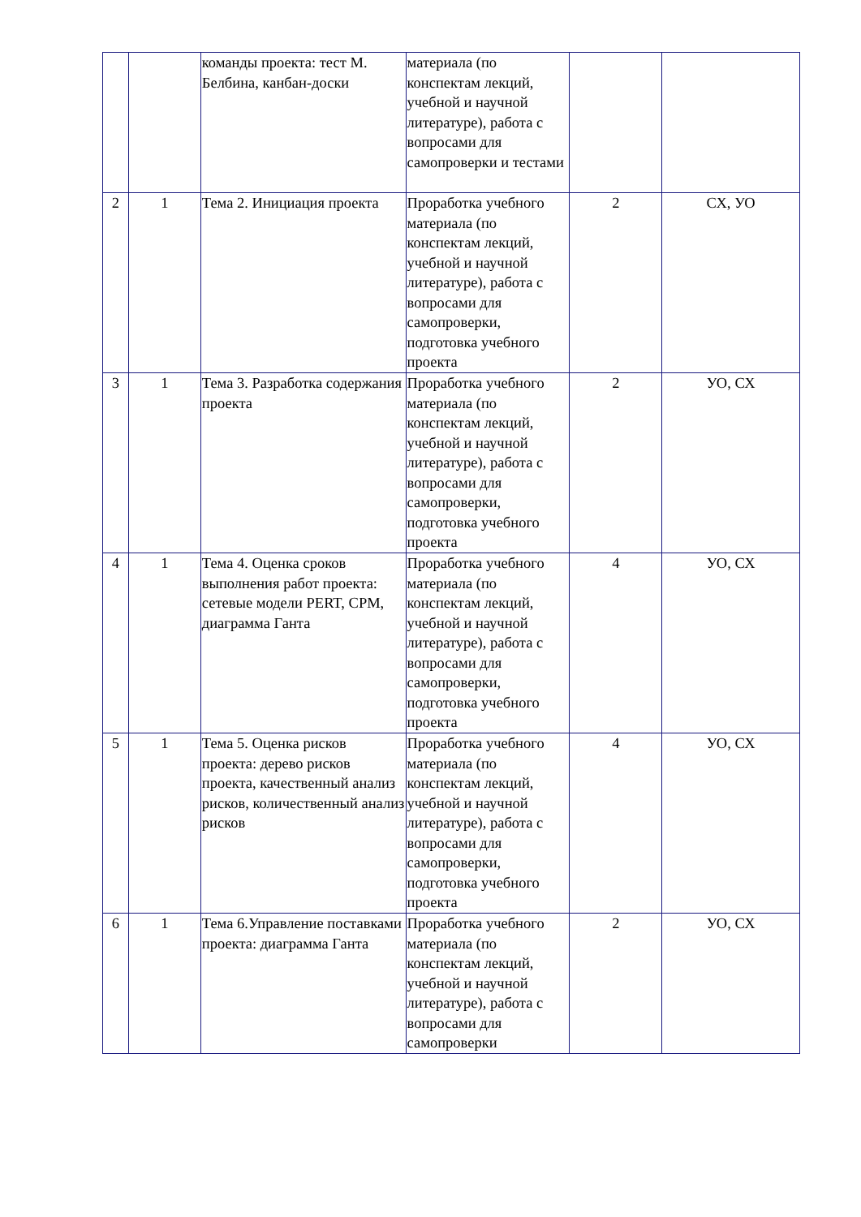| | | команды проекта: тест М. Белбина, канбан-доски | материала (по конспектам лекций, учебной и научной литературе), работа с вопросами для самопроверки и тестами | | |
| 2 | 1 | Тема 2. Инициация проекта | Проработка учебного материала (по конспектам лекций, учебной и научной литературе), работа с вопросами для самопроверки, подготовка учебного проекта | 2 | СХ, УО |
| 3 | 1 | Тема 3. Разработка содержания проекта | Проработка учебного материала (по конспектам лекций, учебной и научной литературе), работа с вопросами для самопроверки, подготовка учебного проекта | 2 | УО, СХ |
| 4 | 1 | Тема 4. Оценка сроков выполнения работ проекта: сетевые модели PERT, CPM, диаграмма Ганта | Проработка учебного материала (по конспектам лекций, учебной и научной литературе), работа с вопросами для самопроверки, подготовка учебного проекта | 4 | УО, СХ |
| 5 | 1 | Тема 5. Оценка рисков проекта: дерево рисков проекта, качественный анализ рисков, количественный анализ рисков | Проработка учебного материала (по конспектам лекций, учебной и научной литературе), работа с вопросами для самопроверки, подготовка учебного проекта | 4 | УО, СХ |
| 6 | 1 | Тема 6.Управление поставками проекта: диаграмма Ганта | Проработка учебного материала (по конспектам лекций, учебной и научной литературе), работа с вопросами для самопроверки | 2 | УО, СХ |